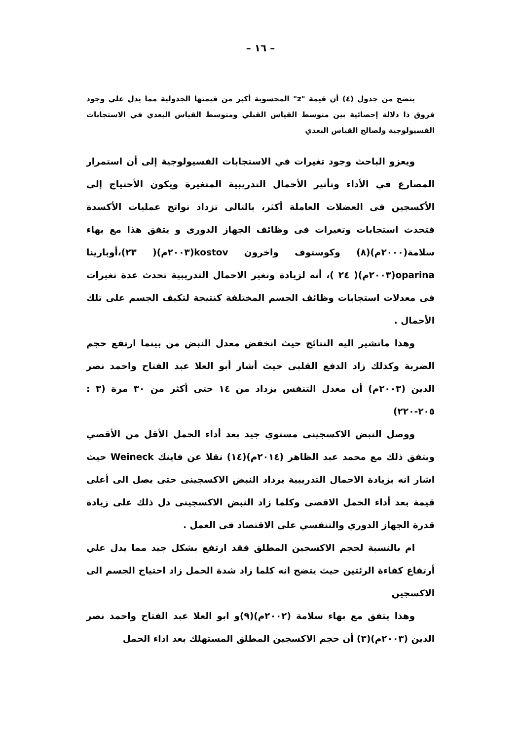– ١٦ –
يتضح من جدول (٤) أن قيمة "z" المحسوبة أكبر من قيمتها الجدولية مما يدل علي وجود فروق ذا دلالة إحصائية بين متوسط القياس القبلي ومتوسط القياس البعدي في الاستجابات الفسيولوجية ولصالح القياس البعدي
ويعزو الباحث وجود تغيرات في الاستجابات الفسيولوجية إلى أن استمرار المصارع في الأداء وتأثير الأحمال التدريبية المتغيرة ويكون الأحتياج إلى الأكسجين فى العضلات العاملة أكثر، بالتالى تزداد نواتج عمليات الأكسدة فتحدث استجابات وتغيرات فى وظائف الجهاز الدورى و يتفق هذا مع بهاء سلامة(٢٠٠٠م)(٨) وكوستوف واخرون kostov(٢٠٠٣م)( ٢٣)،أوبارينا oparina(٢٠٠٣م)( ٢٤ )، أنه لزيادة وتغير الاحمال التدريبية تحدث عدة تغيرات فى معدلات استجابات وظائف الجسم المختلفة كنتيجة لتكيف الجسم على تلك الأحمال .
وهذا ماتشير اليه النتائج حيث انخفض معدل النبض من بينما ارتفع حجم الضربة وكذلك زاد الدفع القلبى حيث أشار أبو العلا عبد الفتاح واحمد نصر الدين (٢٠٠٣م) أن معدل التنفس يزداد من ١٤ حتى أكثر من ٣٠ مرة (٣ : ٢٠٥-٢٢٠)
ووصل النبض الاكسجينى مستوي جيد بعد أداء الحمل الأقل من الأقصي ويتفق ذلك مع محمد عبد الظاهر (٢٠١٤م)(١٤) نقلا عن فاينك Weineck حيث اشار انه بزيادة الاحمال التدريبية يزداد النبض الاكسجينى حتى يصل الى أعلى قيمة بعد أداء الحمل الاقصى وكلما زاد النبض الاكسجينى دل ذلك على زيادة قدرة الجهاز الدوري والتنفسي على الاقتصاد فى العمل .
ام بالنسبة لحجم الاكسجين المطلق فقد ارتفع بشكل جيد مما يدل علي أرتفاع كفاءة الرئتين حيث يتضح انه كلما زاد شدة الحمل زاد احتياج الجسم الى الاكسجين
وهذا يتفق مع بهاء سلامة (٢٠٠٢م)(٩)و ابو العلا عبد الفتاح واحمد نصر الدين (٢٠٠٣م)(٣) أن حجم الاكسجين المطلق المستهلك بعد اداء الحمل